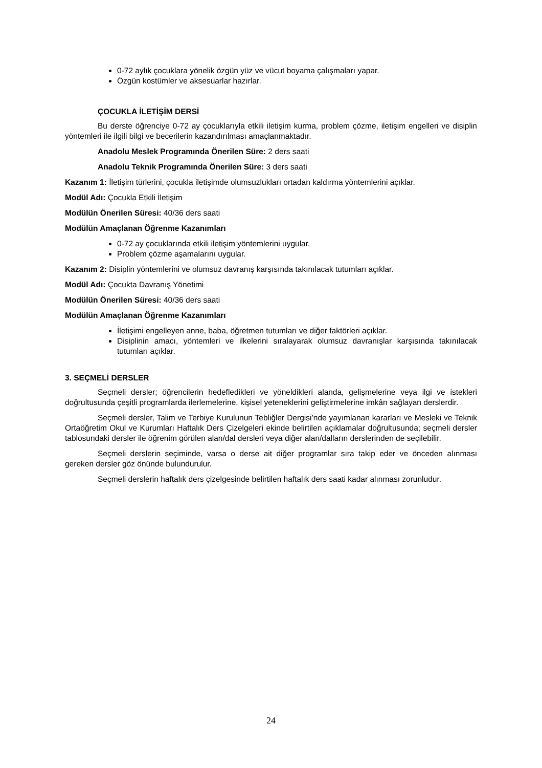0-72 aylık çocuklara yönelik özgün yüz ve vücut boyama çalışmaları yapar.
Özgün kostümler ve aksesuarlar hazırlar.
ÇOCUKLA İLETİŞİM DERSİ
Bu derste öğrenciye 0-72 ay çocuklarıyla etkili iletişim kurma, problem çözme, iletişim engelleri ve disiplin yöntemleri ile ilgili bilgi ve becerilerin kazandırılması amaçlanmaktadır.
Anadolu Meslek Programında Önerilen Süre: 2 ders saati
Anadolu Teknik Programında Önerilen Süre: 3 ders saati
Kazanım 1: İletişim türlerini, çocukla iletişimde olumsuzlukları ortadan kaldırma yöntemlerini açıklar.
Modül Adı: Çocukla Etkili İletişim
Modülün Önerilen Süresi: 40/36 ders saati
Modülün Amaçlanan Öğrenme Kazanımları
0-72 ay çocuklarında etkili iletişim yöntemlerini uygular.
Problem çözme aşamalarını uygular.
Kazanım 2: Disiplin yöntemlerini ve olumsuz davranış karşısında takınılacak tutumları açıklar.
Modül Adı: Çocukta Davranış Yönetimi
Modülün Önerilen Süresi: 40/36 ders saati
Modülün Amaçlanan Öğrenme Kazanımları
İletişimi engelleyen anne, baba, öğretmen tutumları ve diğer faktörleri açıklar.
Disiplinin amacı, yöntemleri ve ilkelerini sıralayarak olumsuz davranışlar karşısında takınılacak tutumları açıklar.
3. SEÇMELİ DERSLER
Seçmeli dersler; öğrencilerin hedefledikleri ve yöneldikleri alanda, gelişmelerine veya ilgi ve istekleri doğrultusunda çeşitli programlarda ilerlemelerine, kişisel yeteneklerini geliştirmelerine imkân sağlayan derslerdir.
Seçmeli dersler, Talim ve Terbiye Kurulunun Tebliğler Dergisi’nde yayımlanan kararları ve Mesleki ve Teknik Ortaöğretim Okul ve Kurumları Haftalık Ders Çizelgeleri ekinde belirtilen açıklamalar doğrultusunda; seçmeli dersler tablosundaki dersler ile öğrenim görülen alan/dal dersleri veya diğer alan/dalların derslerinden de seçilebilir.
Seçmeli derslerin seçiminde, varsa o derse ait diğer programlar sıra takip eder ve önceden alınması gereken dersler göz önünde bulundurulur.
Seçmeli derslerin haftalık ders çizelgesinde belirtilen haftalık ders saati kadar alınması zorunludur.
24